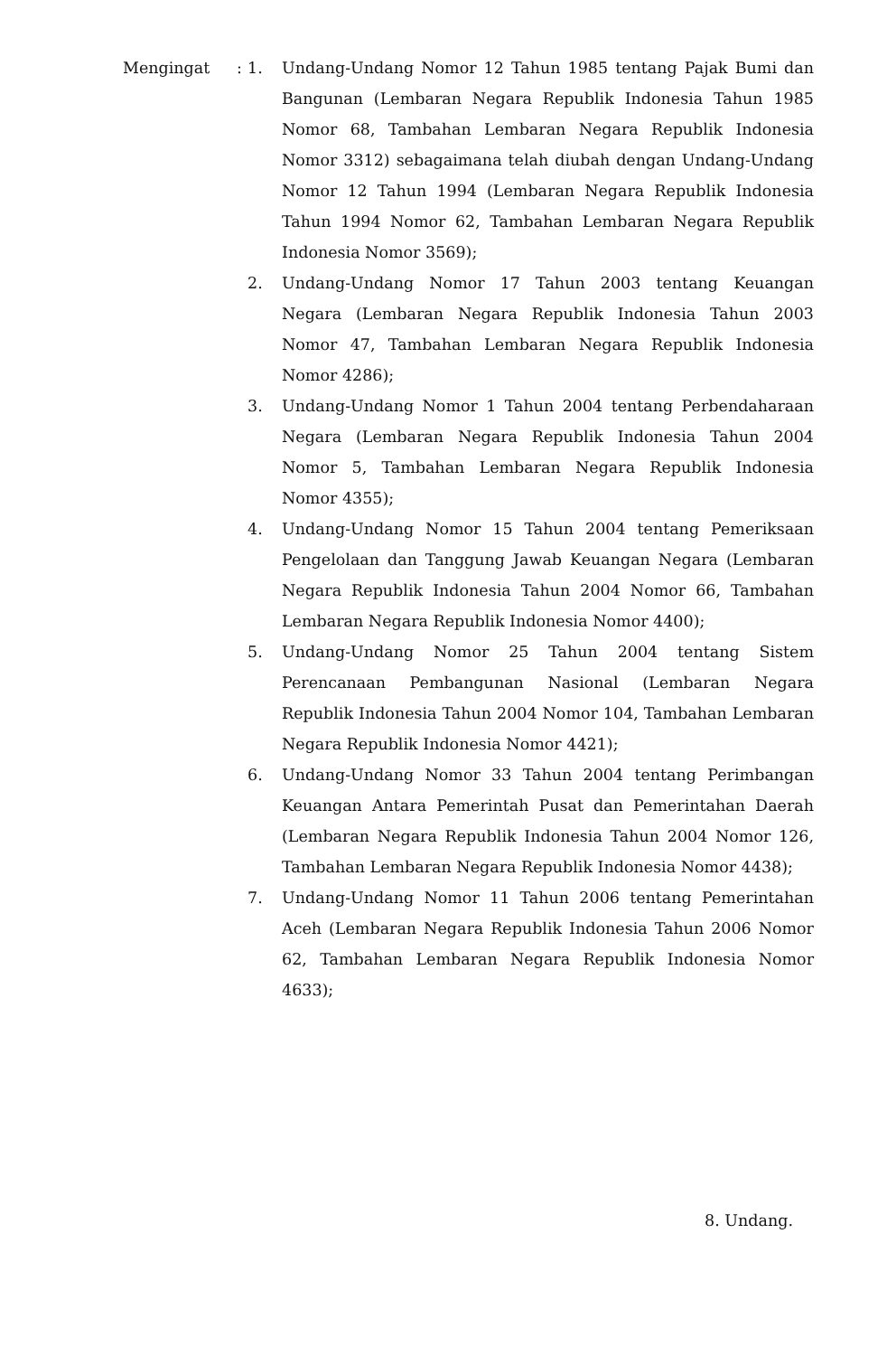Mengingat : 1.
Undang-Undang Nomor 12 Tahun 1985 tentang Pajak Bumi dan Bangunan (Lembaran Negara Republik Indonesia Tahun 1985 Nomor 68, Tambahan Lembaran Negara Republik Indonesia Nomor 3312) sebagaimana telah diubah dengan Undang-Undang Nomor 12 Tahun 1994 (Lembaran Negara Republik Indonesia Tahun 1994 Nomor 62, Tambahan Lembaran Negara Republik Indonesia Nomor 3569);
2.
Undang-Undang Nomor 17 Tahun 2003 tentang Keuangan Negara (Lembaran Negara Republik Indonesia Tahun 2003 Nomor 47, Tambahan Lembaran Negara Republik Indonesia Nomor 4286);
3.
Undang-Undang Nomor 1 Tahun 2004 tentang Perbendaharaan Negara (Lembaran Negara Republik Indonesia Tahun 2004 Nomor 5, Tambahan Lembaran Negara Republik Indonesia Nomor 4355);
4.
Undang-Undang Nomor 15 Tahun 2004 tentang Pemeriksaan Pengelolaan dan Tanggung Jawab Keuangan Negara (Lembaran Negara Republik Indonesia Tahun 2004 Nomor 66, Tambahan Lembaran Negara Republik Indonesia Nomor 4400);
5.
Undang-Undang Nomor 25 Tahun 2004 tentang Sistem Perencanaan Pembangunan Nasional (Lembaran Negara Republik Indonesia Tahun 2004 Nomor 104, Tambahan Lembaran Negara Republik Indonesia Nomor 4421);
6.
Undang-Undang Nomor 33 Tahun 2004 tentang Perimbangan Keuangan Antara Pemerintah Pusat dan Pemerintahan Daerah (Lembaran Negara Republik Indonesia Tahun 2004 Nomor 126, Tambahan Lembaran Negara Republik Indonesia Nomor 4438);
7.
Undang-Undang Nomor 11 Tahun 2006 tentang Pemerintahan Aceh (Lembaran Negara Republik Indonesia Tahun 2006 Nomor 62, Tambahan Lembaran Negara Republik Indonesia Nomor 4633);
8. Undang.